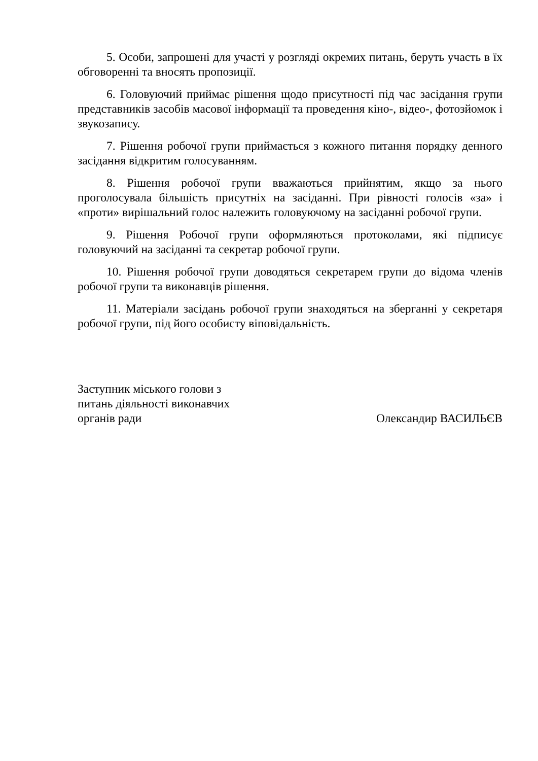5. Особи, запрошені для участі у розгляді окремих питань, беруть участь в їх обговоренні та вносять пропозиції.
6. Головуючий приймає рішення щодо присутності під час засідання групи представників засобів масової інформації та проведення кіно-, відео-, фотозйомок і звукозапису.
7. Рішення робочої групи приймається з кожного питання порядку денного засідання відкритим голосуванням.
8. Рішення робочої групи вважаються прийнятим, якщо за нього проголосувала більшість присутніх на засіданні. При рівності голосів «за» і «проти» вирішальний голос належить головуючому на засіданні робочої групи.
9. Рішення Робочої групи оформляються протоколами, які підписує головуючий на засіданні та секретар робочої групи.
10. Рішення робочої групи доводяться секретарем групи до відома членів робочої групи та виконавців рішення.
11. Матеріали засідань робочої групи знаходяться на зберганні у секретаря робочої групи, під його особисту віповідальність.
Заступник міського голови з питань діяльності виконавчих органів ради
Олександир ВАСИЛЬЄВ